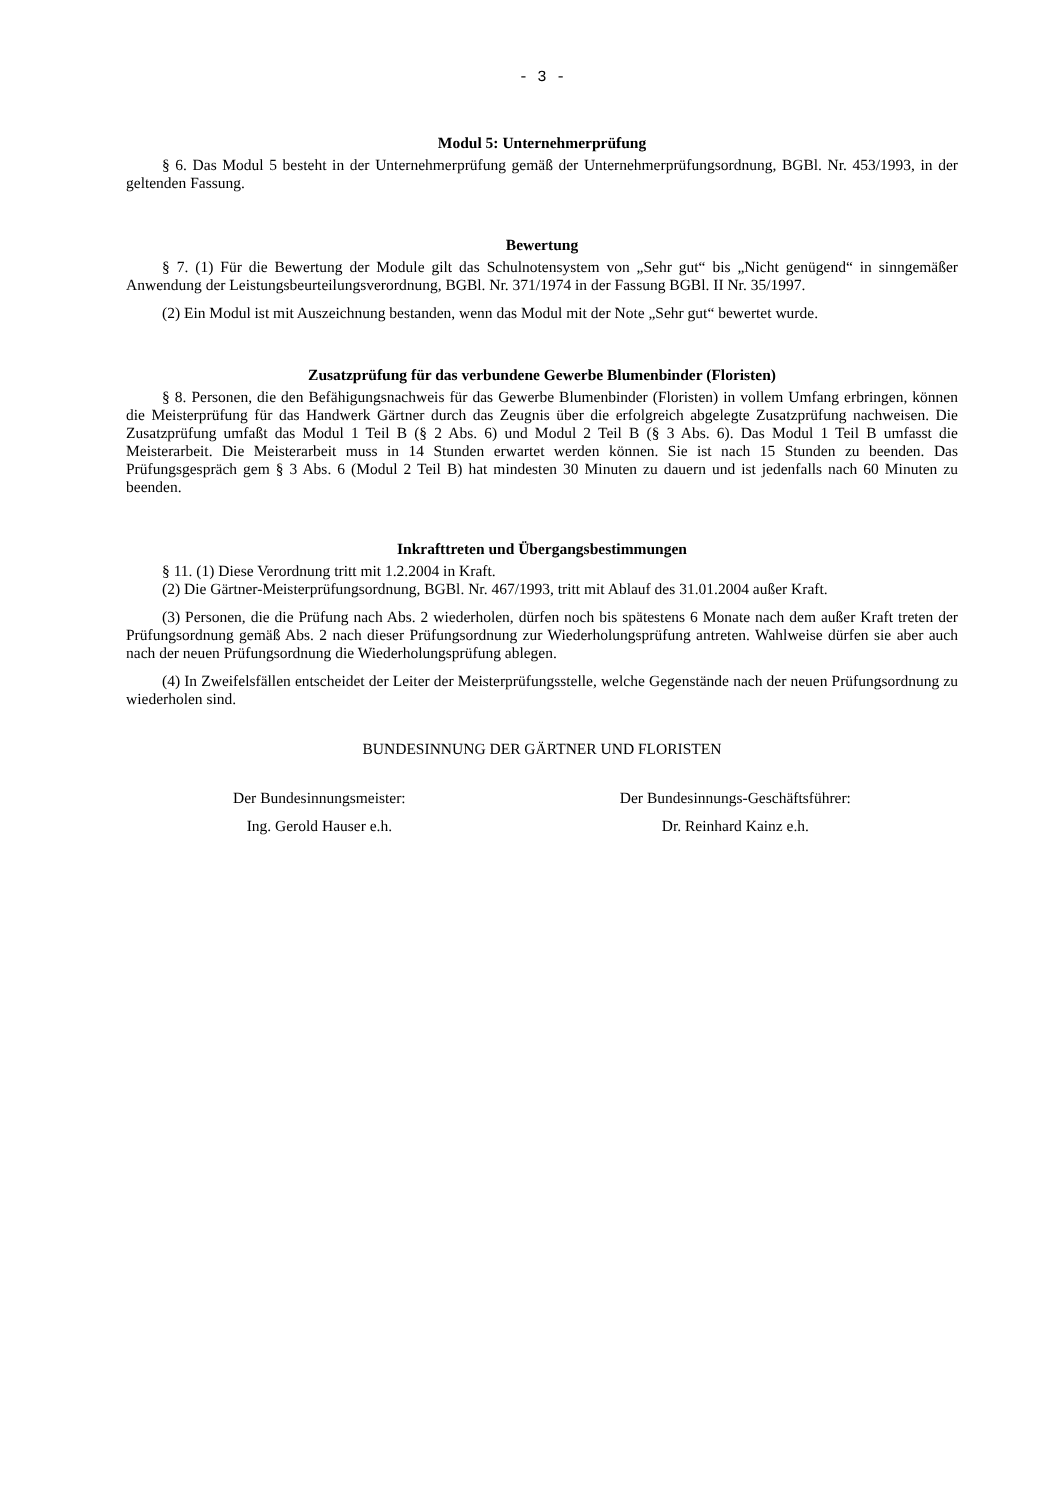- 3 -
Modul 5: Unternehmerprüfung
§ 6. Das Modul 5 besteht in der Unternehmerprüfung gemäß der Unternehmerprüfungsordnung, BGBl. Nr. 453/1993, in der geltenden Fassung.
Bewertung
§ 7. (1) Für die Bewertung der Module gilt das Schulnotensystem von „Sehr gut“ bis „Nicht genügend“ in sinngemäßer Anwendung der Leistungsbeurteilungsverordnung, BGBl. Nr. 371/1974 in der Fassung BGBl. II Nr. 35/1997.
(2) Ein Modul ist mit Auszeichnung bestanden, wenn das Modul mit der Note „Sehr gut“ bewertet wurde.
Zusatzprüfung für das verbundene Gewerbe Blumenbinder (Floristen)
§ 8. Personen, die den Befähigungsnachweis für das Gewerbe Blumenbinder (Floristen) in vollem Umfang erbringen, können die Meisterprüfung für das Handwerk Gärtner durch das Zeugnis über die erfolgreich abgelegte Zusatzprüfung nachweisen. Die Zusatzprüfung umfaßt das Modul 1 Teil B (§ 2 Abs. 6) und Modul 2 Teil B (§ 3 Abs. 6). Das Modul 1 Teil B umfasst die Meisterarbeit. Die Meisterarbeit muss in 14 Stunden erwartet werden können. Sie ist nach 15 Stunden zu beenden. Das Prüfungsgespräch gem § 3 Abs. 6 (Modul 2 Teil B) hat mindesten 30 Minuten zu dauern und ist jedenfalls nach 60 Minuten zu beenden.
Inkrafttreten und Übergangsbestimmungen
§ 11. (1) Diese Verordnung tritt mit 1.2.2004 in Kraft.
(2) Die Gärtner-Meisterprüfungsordnung, BGBl. Nr. 467/1993, tritt mit Ablauf des 31.01.2004 außer Kraft.
(3) Personen, die die Prüfung nach Abs. 2 wiederholen, dürfen noch bis spätestens 6 Monate nach dem außer Kraft treten der Prüfungsordnung gemäß Abs. 2 nach dieser Prüfungsordnung zur Wiederholungsprüfung antreten. Wahlweise dürfen sie aber auch nach der neuen Prüfungsordnung die Wiederholungsprüfung ablegen.
(4) In Zweifelsfällen entscheidet der Leiter der Meisterprüfungsstelle, welche Gegenstände nach der neuen Prüfungsordnung zu wiederholen sind.
BUNDESINNUNG DER GÄRTNER UND FLORISTEN
Der Bundesinnungsmeister:
Ing. Gerold Hauser e.h.
Der Bundesinnungs-Geschäftsführer:
Dr. Reinhard Kainz e.h.